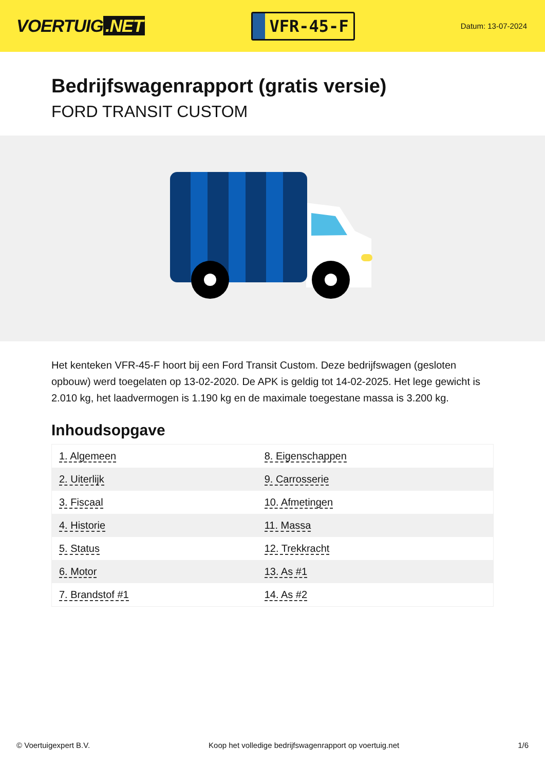VOERTUIG.NET
VFR-45-F
Datum: 13-07-2024
Bedrijfswagenrapport (gratis versie)
FORD TRANSIT CUSTOM
Het kenteken VFR-45-F hoort bij een Ford Transit Custom. Deze bedrijfswagen (gesloten opbouw) werd toegelaten op 13-02-2020. De APK is geldig tot 14-02-2025. Het lege gewicht is 2.010 kg, het laadvermogen is 1.190 kg en de maximale toegestane massa is 3.200 kg.
Inhoudsopgave
| 1. Algemeen | 8. Eigenschappen |
| 2. Uiterlijk | 9. Carrosserie |
| 3. Fiscaal | 10. Afmetingen |
| 4. Historie | 11. Massa |
| 5. Status | 12. Trekkracht |
| 6. Motor | 13. As #1 |
| 7. Brandstof #1 | 14. As #2 |
© Voertuigexpert B.V. Koop het volledige bedrijfswagenrapport op voertuig.net 1/6